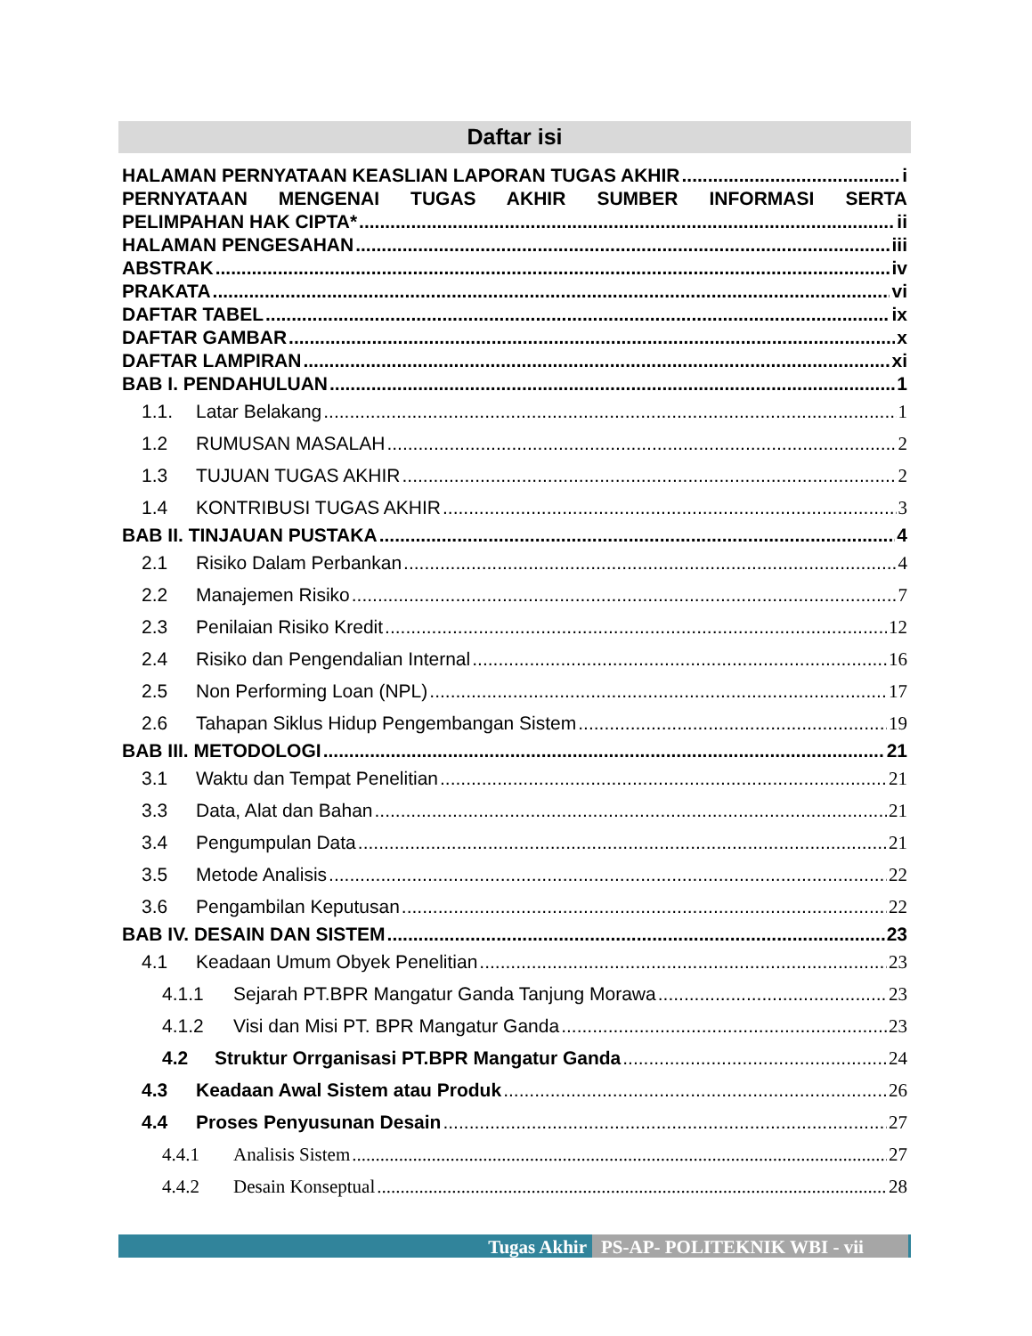Daftar isi
HALAMAN PERNYATAAN KEASLIAN LAPORAN TUGAS AKHIR i
PERNYATAAN MENGENAI TUGAS AKHIR SUMBER INFORMASI SERTA
PELIMPAHAN HAK CIPTA* ii
HALAMAN PENGESAHAN iii
ABSTRAK iv
PRAKATA vi
DAFTAR TABEL ix
DAFTAR GAMBAR x
DAFTAR LAMPIRAN xi
BAB I. PENDAHULUAN 1
1.1. Latar Belakang 1
1.2 RUMUSAN MASALAH 2
1.3 TUJUAN TUGAS AKHIR 2
1.4 KONTRIBUSI TUGAS AKHIR 3
BAB II. TINJAUAN PUSTAKA 4
2.1 Risiko Dalam Perbankan 4
2.2 Manajemen Risiko 7
2.3 Penilaian Risiko Kredit 12
2.4 Risiko dan Pengendalian Internal 16
2.5 Non Performing Loan (NPL) 17
2.6 Tahapan Siklus Hidup Pengembangan Sistem 19
BAB III. METODOLOGI 21
3.1 Waktu dan Tempat Penelitian 21
3.3 Data, Alat dan Bahan 21
3.4 Pengumpulan Data 21
3.5 Metode Analisis 22
3.6 Pengambilan Keputusan 22
BAB IV. DESAIN DAN SISTEM 23
4.1 Keadaan Umum Obyek Penelitian 23
4.1.1 Sejarah PT.BPR Mangatur Ganda Tanjung Morawa 23
4.1.2 Visi dan Misi PT. BPR Mangatur Ganda 23
4.2 Struktur Orrganisasi PT.BPR Mangatur Ganda 24
4.3 Keadaan Awal Sistem atau Produk 26
4.4 Proses Penyusunan Desain 27
4.4.1 Analisis Sistem 27
4.4.2 Desain Konseptual 28
Tugas Akhir PS-AP- POLITEKNIK WBI - vii